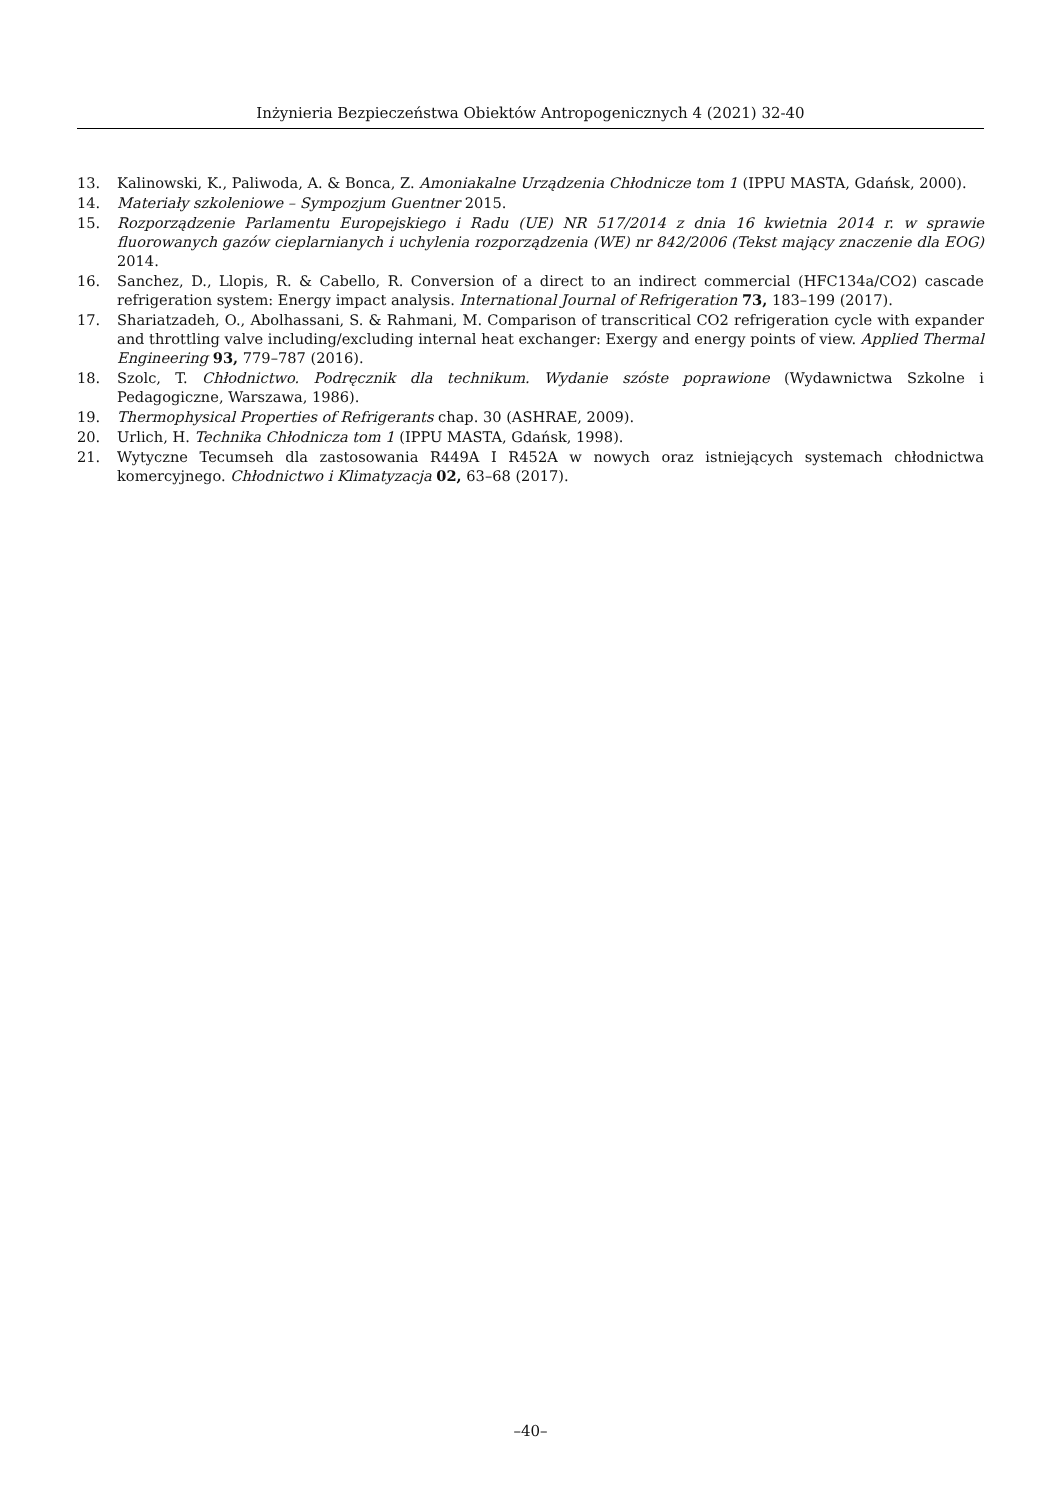Inżynieria Bezpieczeństwa Obiektów Antropogenicznych 4 (2021) 32-40
13. Kalinowski, K., Paliwoda, A. & Bonca, Z. Amoniakalne Urządzenia Chłodnicze tom 1 (IPPU MASTA, Gdańsk, 2000).
14. Materiały szkoleniowe – Sympozjum Guentner 2015.
15. Rozporządzenie Parlamentu Europejskiego i Radu (UE) NR 517/2014 z dnia 16 kwietnia 2014 r. w sprawie fluorowanych gazów cieplarnianych i uchylenia rozporządzenia (WE) nr 842/2006 (Tekst mający znaczenie dla EOG) 2014.
16. Sanchez, D., Llopis, R. & Cabello, R. Conversion of a direct to an indirect commercial (HFC134a/CO2) cascade refrigeration system: Energy impact analysis. International Journal of Refrigeration 73, 183–199 (2017).
17. Shariatzadeh, O., Abolhassani, S. & Rahmani, M. Comparison of transcritical CO2 refrigeration cycle with expander and throttling valve including/excluding internal heat exchanger: Exergy and energy points of view. Applied Thermal Engineering 93, 779–787 (2016).
18. Szolc, T. Chłodnictwo. Podręcznik dla technikum. Wydanie szóste poprawione (Wydawnictwa Szkolne i Pedagogiczne, Warszawa, 1986).
19. Thermophysical Properties of Refrigerants chap. 30 (ASHRAE, 2009).
20. Urlich, H. Technika Chłodnicza tom 1 (IPPU MASTA, Gdańsk, 1998).
21. Wytyczne Tecumseh dla zastosowania R449A I R452A w nowych oraz istniejących systemach chłodnictwa komercyjnego. Chłodnictwo i Klimatyzacja 02, 63–68 (2017).
–40–